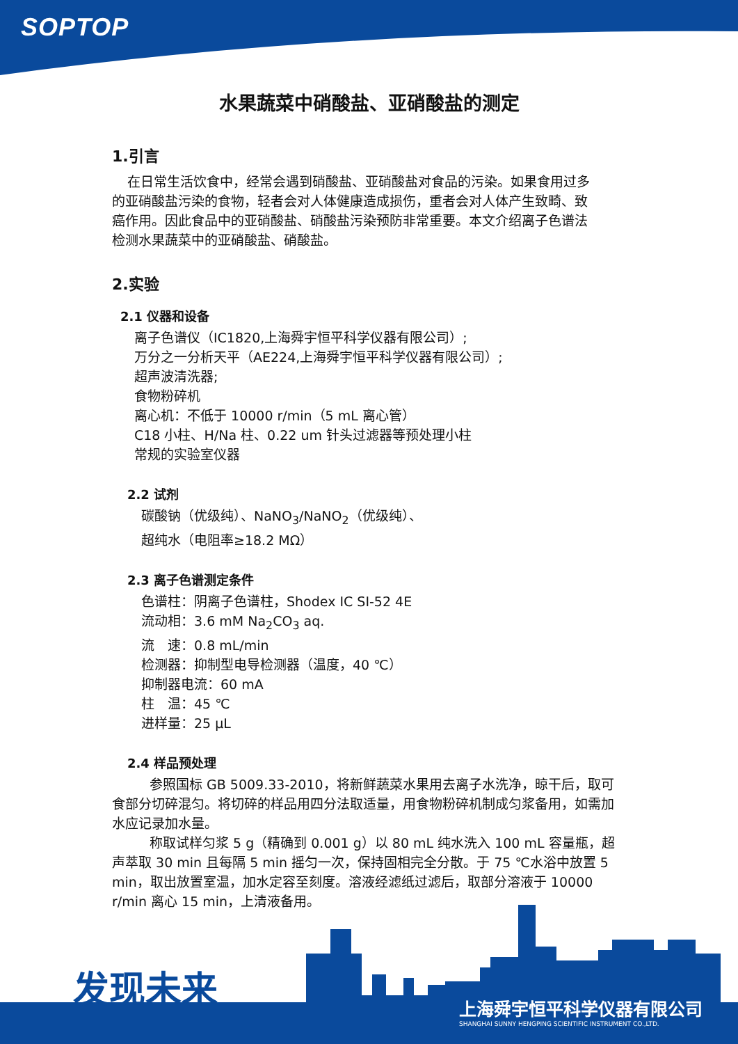SOPTOP
水果蔬菜中硝酸盐、亚硝酸盐的测定
1.引言
在日常生活饮食中，经常会遇到硝酸盐、亚硝酸盐对食品的污染。如果食用过多的亚硝酸盐污染的食物，轻者会对人体健康造成损伤，重者会对人体产生致畸、致癌作用。因此食品中的亚硝酸盐、硝酸盐污染预防非常重要。本文介绍离子色谱法检测水果蔬菜中的亚硝酸盐、硝酸盐。
2.实验
2.1 仪器和设备
离子色谱仪（IC1820,上海舜宇恒平科学仪器有限公司）;
万分之一分析天平（AE224,上海舜宇恒平科学仪器有限公司）;
超声波清洗器;
食物粉碎机
离心机：不低于 10000 r/min（5 mL 离心管）
C18 小柱、H/Na 柱、0.22 um 针头过滤器等预处理小柱
常规的实验室仪器
2.2 试剂
碳酸钠（优级纯）、NaNO<sub>3</sub>/NaNO<sub>2</sub>（优级纯）、
超纯水（电阻率≥18.2 MΩ）
2.3 离子色谱测定条件
色谱柱：阴离子色谱柱，Shodex IC SI-52 4E
流动相：3.6 mM Na<sub>2</sub>CO<sub>3</sub> aq.
流　速：0.8 mL/min
检测器：抑制型电导检测器（温度，40 ℃）
抑制器电流：60 mA
柱　温：45 ℃
进样量：25 μL
2.4 样品预处理
参照国标 GB 5009.33-2010，将新鲜蔬菜水果用去离子水洗净，晾干后，取可食部分切碎混匀。将切碎的样品用四分法取适量，用食物粉碎机制成匀浆备用，如需加水应记录加水量。
称取试样匀浆 5 g（精确到 0.001 g）以 80 mL 纯水洗入 100 mL 容量瓶，超声萃取 30 min 且每隔 5 min 摇匀一次，保持固相完全分散。于 75 ℃水浴中放置 5 min，取出放置室温，加水定容至刻度。溶液经滤纸过滤后，取部分溶液于 10000 r/min 离心 15 min，上清液备用。
发现未来
上海舜宇恒平科学仪器有限公司
SHANGHAI SUNNY HENGPING SCIENTIFIC INSTRUMENT CO.,LTD.